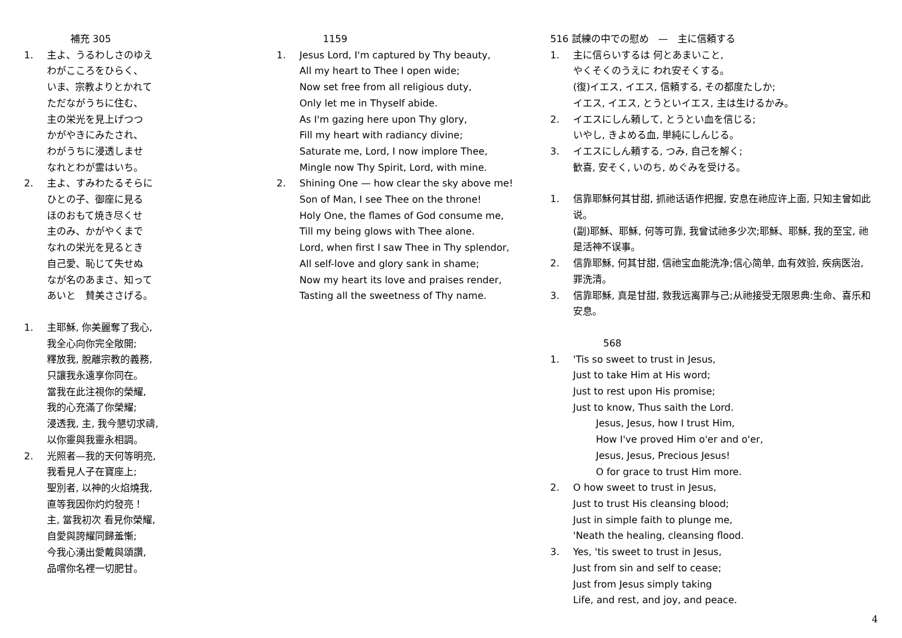補充 305
1. 主よ、うるわしさのゆえ
わがこころをひらく、
いま、宗教よりとかれて
ただながうちに住む、
主の栄光を見上げつつ
かがやきにみたされ、
わがうちに浸透しませ
なれとわが霊はいち。
2. 主よ、すみわたるそらに
ひとの子、御座に見る
ほのおもて焼き尽くせ
主のみ、かがやくまで
なれの栄光を見るとき
自己愛、恥じて失せぬ
なが名のあまさ、知って
あいと　賛美ささげる。
1. 主耶穌, 你美麗奪了我心,
我全心向你完全敞開;
釋放我, 脫離宗教的義務,
只讓我永遠享你同在。
當我在此注視你的榮耀,
我的心充滿了你榮耀;
浸透我, 主, 我今懇切求禱,
以你靈與我靈永相調。
2. 光照者—我的天何等明亮,
我看見人子在寶座上;
聖別者, 以神的火焰燒我,
直等我因你灼灼發亮！
主, 當我初次 看見你榮耀,
自愛與誇耀同歸羞慚;
今我心湧出愛戴與頌讚,
品嚐你名裡一切肥甘。
1159
1. Jesus Lord, I'm captured by Thy beauty,
All my heart to Thee I open wide;
Now set free from all religious duty,
Only let me in Thyself abide.
As I'm gazing here upon Thy glory,
Fill my heart with radiancy divine;
Saturate me, Lord, I now implore Thee,
Mingle now Thy Spirit, Lord, with mine.
2. Shining One — how clear the sky above me!
Son of Man, I see Thee on the throne!
Holy One, the flames of God consume me,
Till my being glows with Thee alone.
Lord, when first I saw Thee in Thy splendor,
All self-love and glory sank in shame;
Now my heart its love and praises render,
Tasting all the sweetness of Thy name.
516 試練の中での慰め　—　主に信頼する
1. 主に信らいするは 何とあまいこと,
やくそくのうえに われ安そくする。
(復)イエス, イエス, 信頼する, その都度たしか;
イエス, イエス, とうといイエス, 主は生けるかみ。
2. イエスにしん頼して, とうとい血を信じる;
いやし, きよめる血, 単純にしんじる。
3. イエスにしん頼する, つみ, 自己を解く;
歓喜, 安そく, いのち, めぐみを受ける。
1. 信靠耶穌何其甘甜, 抓祂话语作把握, 安息在祂应许上面, 只知主曾如此说。
(副)耶穌、耶穌, 何等可靠, 我曾试祂多少次;耶穌、耶穌, 我的至宝, 祂是活神不误事。
2. 信靠耶穌, 何其甘甜, 信祂宝血能洗净;信心简单, 血有效验, 疾病医治, 罪洗清。
3. 信靠耶穌, 真是甘甜, 救我远离罪与己;从祂接受无限恩典:生命、喜乐和安息。
568
1. 'Tis so sweet to trust in Jesus,
Just to take Him at His word;
Just to rest upon His promise;
Just to know, Thus saith the Lord.
Jesus, Jesus, how I trust Him,
How I've proved Him o'er and o'er,
Jesus, Jesus, Precious Jesus!
O for grace to trust Him more.
2. O how sweet to trust in Jesus,
Just to trust His cleansing blood;
Just in simple faith to plunge me,
'Neath the healing, cleansing flood.
3. Yes, 'tis sweet to trust in Jesus,
Just from sin and self to cease;
Just from Jesus simply taking
Life, and rest, and joy, and peace.
4